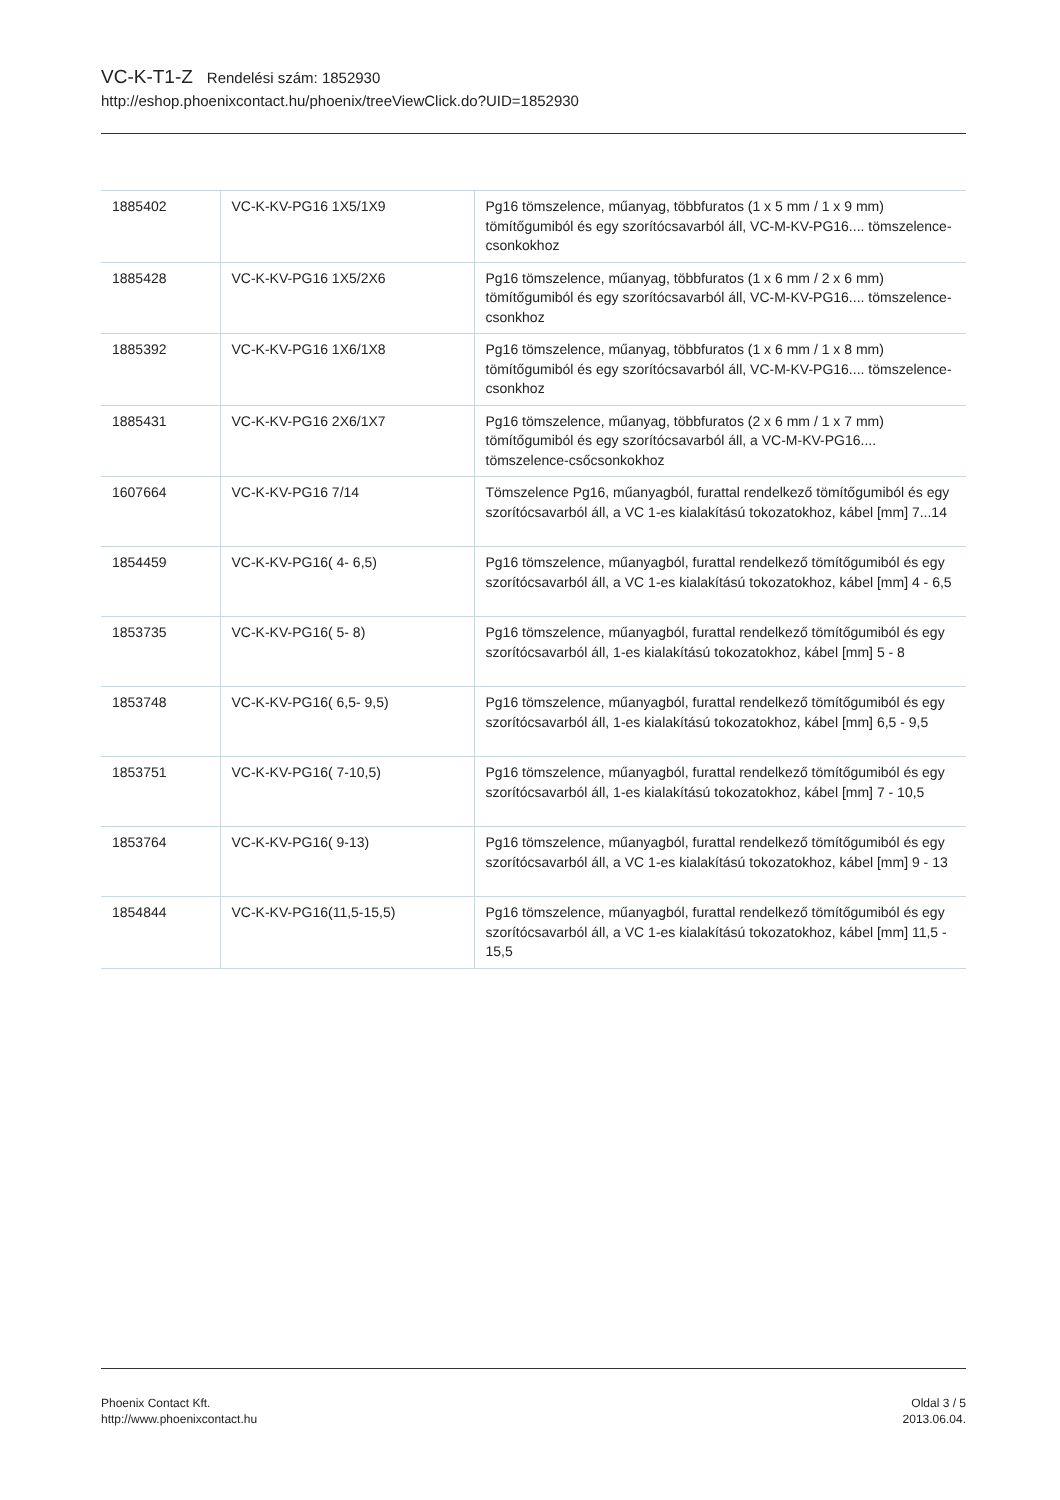VC-K-T1-Z Rendelési szám: 1852930
http://eshop.phoenixcontact.hu/phoenix/treeViewClick.do?UID=1852930
| 1885402 | VC-K-KV-PG16 1X5/1X9 | Pg16 tömszelence, műanyag, többfuratos (1 x 5 mm / 1 x 9 mm) tömítőgumiból és egy szorítócsavarból áll, VC-M-KV-PG16.... tömszelence-csonkokhoz |
| 1885428 | VC-K-KV-PG16 1X5/2X6 | Pg16 tömszelence, műanyag, többfuratos (1 x 6 mm / 2 x 6 mm) tömítőgumiból és egy szorítócsavarból áll, VC-M-KV-PG16.... tömszelence-csonkhoz |
| 1885392 | VC-K-KV-PG16 1X6/1X8 | Pg16 tömszelence, műanyag, többfuratos (1 x 6 mm / 1 x 8 mm) tömítőgumiból és egy szorítócsavarból áll, VC-M-KV-PG16.... tömszelence-csonkhoz |
| 1885431 | VC-K-KV-PG16 2X6/1X7 | Pg16 tömszelence, műanyag, többfuratos (2 x 6 mm / 1 x 7 mm) tömítőgumiból és egy szorítócsavarból áll, a VC-M-KV-PG16.... tömszelence-csőcsonkokhoz |
| 1607664 | VC-K-KV-PG16 7/14 | Tömszelence Pg16, műanyagból, furattal rendelkező tömítőgumiból és egy szorítócsavarból áll, a VC 1-es kialakítású tokozatokhoz, kábel [mm] 7...14 |
| 1854459 | VC-K-KV-PG16( 4- 6,5) | Pg16 tömszelence, műanyagból, furattal rendelkező tömítőgumiból és egy szorítócsavarból áll, a VC 1-es kialakítású tokozatokhoz, kábel [mm] 4 - 6,5 |
| 1853735 | VC-K-KV-PG16( 5- 8) | Pg16 tömszelence, műanyagból, furattal rendelkező tömítőgumiból és egy szorítócsavarból áll, 1-es kialakítású tokozatokhoz, kábel [mm] 5 - 8 |
| 1853748 | VC-K-KV-PG16( 6,5- 9,5) | Pg16 tömszelence, műanyagból, furattal rendelkező tömítőgumiból és egy szorítócsavarból áll, 1-es kialakítású tokozatokhoz, kábel [mm] 6,5 - 9,5 |
| 1853751 | VC-K-KV-PG16( 7-10,5) | Pg16 tömszelence, műanyagból, furattal rendelkező tömítőgumiból és egy szorítócsavarból áll, 1-es kialakítású tokozatokhoz, kábel [mm] 7 - 10,5 |
| 1853764 | VC-K-KV-PG16( 9-13) | Pg16 tömszelence, műanyagból, furattal rendelkező tömítőgumiból és egy szorítócsavarból áll, a VC 1-es kialakítású tokozatokhoz, kábel [mm] 9 - 13 |
| 1854844 | VC-K-KV-PG16(11,5-15,5) | Pg16 tömszelence, műanyagból, furattal rendelkező tömítőgumiból és egy szorítócsavarból áll, a VC 1-es kialakítású tokozatokhoz, kábel [mm] 11,5 - 15,5 |
Phoenix Contact Kft.
http://www.phoenixcontact.hu
Oldal 3 / 5
2013.06.04.